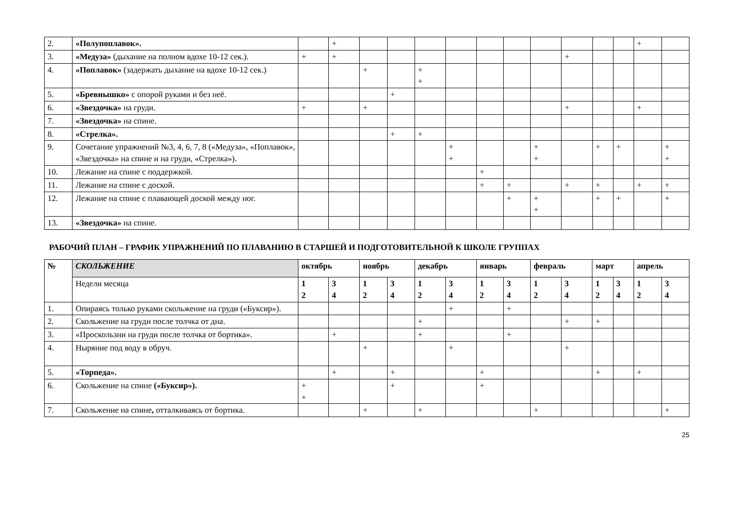| 2. | «Полупоплавок». | | + | | | | | | | | | | | + | |
| 3. | «Медуза» (дыхание на полном вдохе 10-12 сек.). | + | + | | | | | | | | + | | | | |
| 4. | «Поплавок» (задержать дыхание на вдохе 10-12 сек.) | | | + | | + + | | | | | | | | | |
| 5. | «Бревнышко» с опорой руками и без неё. | | | | + | | | | | | | | | | |
| 6. | «Звездочка» на груди. | + | | + | | | | | | | + | | | + | |
| 7. | «Звездочка» на спине. | | | | | | | | | | | | | | |
| 8. | «Стрелка». | | | | + | + | | | | | | | | | |
| 9. | Сочетание упражнений №3, 4, 6, 7, 8 («Медуза», «Поплавок», «Звездочка» на спине и на груди, «Стрелка»). | | | | | | + + | | | + + | | + | + | | + + |
| 10. | Лежание на спине с поддержкой. | | | | | | | + | | | | | | | |
| 11. | Лежание на спине с доской. | | | | | | | + | + | | + | + | | + | + |
| 12. | Лежание на спине с плавающей доской между ног. | | | | | | | | + | + + | | + | + | | + |
| 13. | «Звездочка» на спине. | | | | | | | | | | | | | | |
РАБОЧИЙ ПЛАН – ГРАФИК УПРАЖНЕНИЙ ПО ПЛАВАНИЮ В СТАРШЕЙ И ПОДГОТОВИТЕЛЬНОЙ К ШКОЛЕ ГРУППАХ
| № | СКОЛЬЖЕНИЕ | октябрь | | ноябрь | | декабрь | | январь | | февраль | | март | | апрель | |
| --- | --- | --- | --- | --- | --- | --- | --- | --- | --- | --- | --- | --- | --- | --- | --- |
| | Недели месяца | 1 2 | 3 4 | 1 2 | 3 4 | 1 2 | 3 4 | 1 2 | 3 4 | 1 2 | 3 4 | 1 2 | 3 4 | 1 2 | 3 4 |
| 1. | Опираясь только руками скольжение на груди («Буксир»). | | | | | | + | | + | | | | | | |
| 2. | Скольжение на груди после толчка от дна. | | | | | + | | | | | + | + | | | |
| 3. | «Проскользни на груди после толчка от бортика». | | + | | | + | | | + | | | | | | |
| 4. | Ныряние под воду в обруч. | | | + | | | + | | | | + | | | | |
| 5. | «Торпеда». | | + | | + | | | + | | | | + | | + | |
| 6. | Скольжение на спине («Буксир»). | + + | | | + | | | + | | | | | | | |
| 7. | Скольжение на спине , отталкиваясь от бортика. | | | + | | + | | | | + | | | | | + |
25